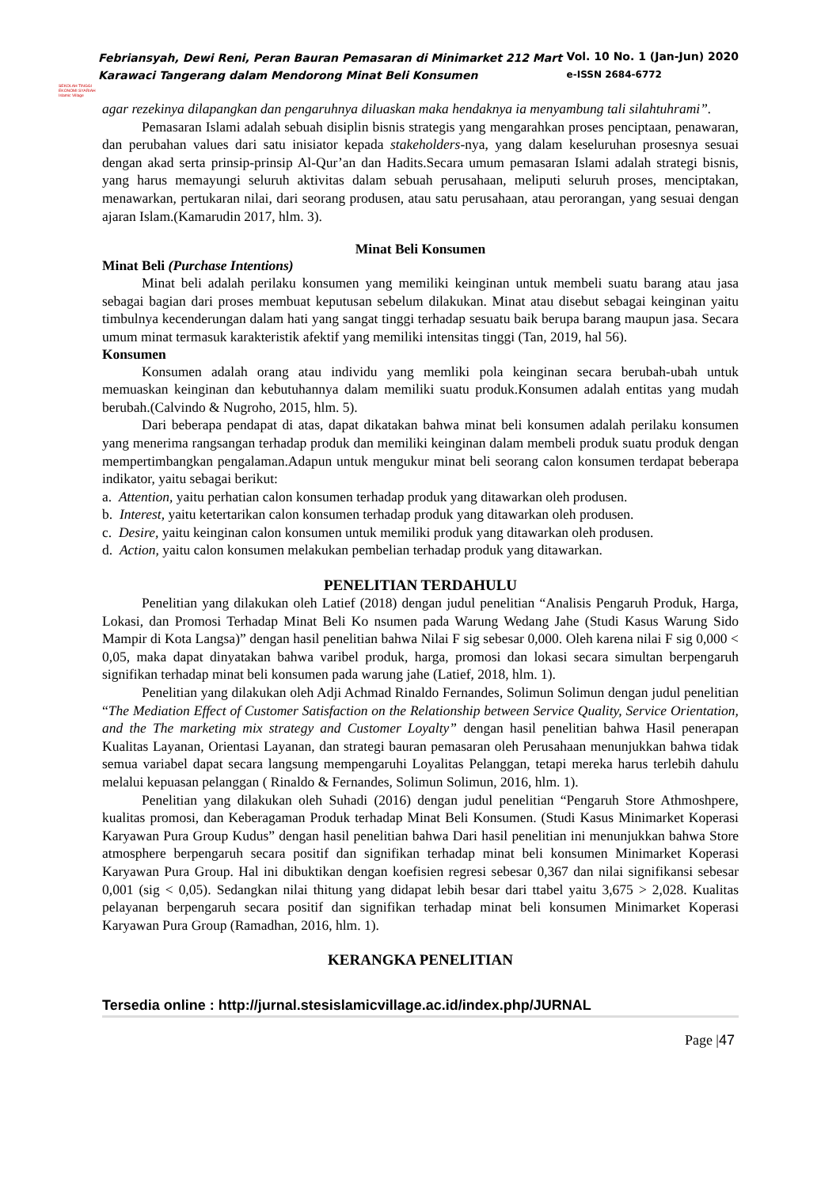SEKOLAH TINGGI EKONOMI SYARIAH Islamic Village
Febriansyah, Dewi Reni, Peran Bauran Pemasaran di Minimarket 212 Mart
Karawaci Tangerang dalam Mendorong Minat Beli Konsumen
Vol. 10 No. 1 (Jan-Jun) 2020
e-ISSN 2684-6772
agar rezekinya dilapangkan dan pengaruhnya diluaskan maka hendaknya ia menyambung tali silahtuhrami”.
Pemasaran Islami adalah sebuah disiplin bisnis strategis yang mengarahkan proses penciptaan, penawaran, dan perubahan values dari satu inisiator kepada stakeholders-nya, yang dalam keseluruhan prosesnya sesuai dengan akad serta prinsip-prinsip Al-Qur’an dan Hadits.Secara umum pemasaran Islami adalah strategi bisnis, yang harus memayungi seluruh aktivitas dalam sebuah perusahaan, meliputi seluruh proses, menciptakan, menawarkan, pertukaran nilai, dari seorang produsen, atau satu perusahaan, atau perorangan, yang sesuai dengan ajaran Islam.(Kamarudin 2017, hlm. 3).
Minat Beli Konsumen
Minat Beli (Purchase Intentions)
Minat beli adalah perilaku konsumen yang memiliki keinginan untuk membeli suatu barang atau jasa sebagai bagian dari proses membuat keputusan sebelum dilakukan. Minat atau disebut sebagai keinginan yaitu timbulnya kecenderungan dalam hati yang sangat tinggi terhadap sesuatu baik berupa barang maupun jasa. Secara umum minat termasuk karakteristik afektif yang memiliki intensitas tinggi (Tan, 2019, hal 56).
Konsumen
Konsumen adalah orang atau individu yang memliki pola keinginan secara berubah-ubah untuk memuaskan keinginan dan kebutuhannya dalam memiliki suatu produk.Konsumen adalah entitas yang mudah berubah.(Calvindo & Nugroho, 2015, hlm. 5).
Dari beberapa pendapat di atas, dapat dikatakan bahwa minat beli konsumen adalah perilaku konsumen yang menerima rangsangan terhadap produk dan memiliki keinginan dalam membeli produk suatu produk dengan mempertimbangkan pengalaman.Adapun untuk mengukur minat beli seorang calon konsumen terdapat beberapa indikator, yaitu sebagai berikut:
a. Attention, yaitu perhatian calon konsumen terhadap produk yang ditawarkan oleh produsen.
b. Interest, yaitu ketertarikan calon konsumen terhadap produk yang ditawarkan oleh produsen.
c. Desire, yaitu keinginan calon konsumen untuk memiliki produk yang ditawarkan oleh produsen.
d. Action, yaitu calon konsumen melakukan pembelian terhadap produk yang ditawarkan.
PENELITIAN TERDAHULU
Penelitian yang dilakukan oleh Latief (2018) dengan judul penelitian “Analisis Pengaruh Produk, Harga, Lokasi, dan Promosi Terhadap Minat Beli Ko nsumen pada Warung Wedang Jahe (Studi Kasus Warung Sido Mampir di Kota Langsa)” dengan hasil penelitian bahwa Nilai F sig sebesar 0,000. Oleh karena nilai F sig 0,000 < 0,05, maka dapat dinyatakan bahwa varibel produk, harga, promosi dan lokasi secara simultan berpengaruh signifikan terhadap minat beli konsumen pada warung jahe (Latief, 2018, hlm. 1).
Penelitian yang dilakukan oleh Adji Achmad Rinaldo Fernandes, Solimun Solimun dengan judul penelitian “The Mediation Effect of Customer Satisfaction on the Relationship between Service Quality, Service Orientation, and the The marketing mix strategy and Customer Loyalty” dengan hasil penelitian bahwa Hasil penerapan Kualitas Layanan, Orientasi Layanan, dan strategi bauran pemasaran oleh Perusahaan menunjukkan bahwa tidak semua variabel dapat secara langsung mempengaruhi Loyalitas Pelanggan, tetapi mereka harus terlebih dahulu melalui kepuasan pelanggan ( Rinaldo & Fernandes, Solimun Solimun, 2016, hlm. 1).
Penelitian yang dilakukan oleh Suhadi (2016) dengan judul penelitian “Pengaruh Store Athmoshpere, kualitas promosi, dan Keberagaman Produk terhadap Minat Beli Konsumen. (Studi Kasus Minimarket Koperasi Karyawan Pura Group Kudus” dengan hasil penelitian bahwa Dari hasil penelitian ini menunjukkan bahwa Store atmosphere berpengaruh secara positif dan signifikan terhadap minat beli konsumen Minimarket Koperasi Karyawan Pura Group. Hal ini dibuktikan dengan koefisien regresi sebesar 0,367 dan nilai signifikansi sebesar 0,001 (sig < 0,05). Sedangkan nilai thitung yang didapat lebih besar dari ttabel yaitu 3,675 > 2,028. Kualitas pelayanan berpengaruh secara positif dan signifikan terhadap minat beli konsumen Minimarket Koperasi Karyawan Pura Group (Ramadhan, 2016, hlm. 1).
KERANGKA PENELITIAN
Tersedia online : http://jurnal.stesislamicvillage.ac.id/index.php/JURNAL
Page |47